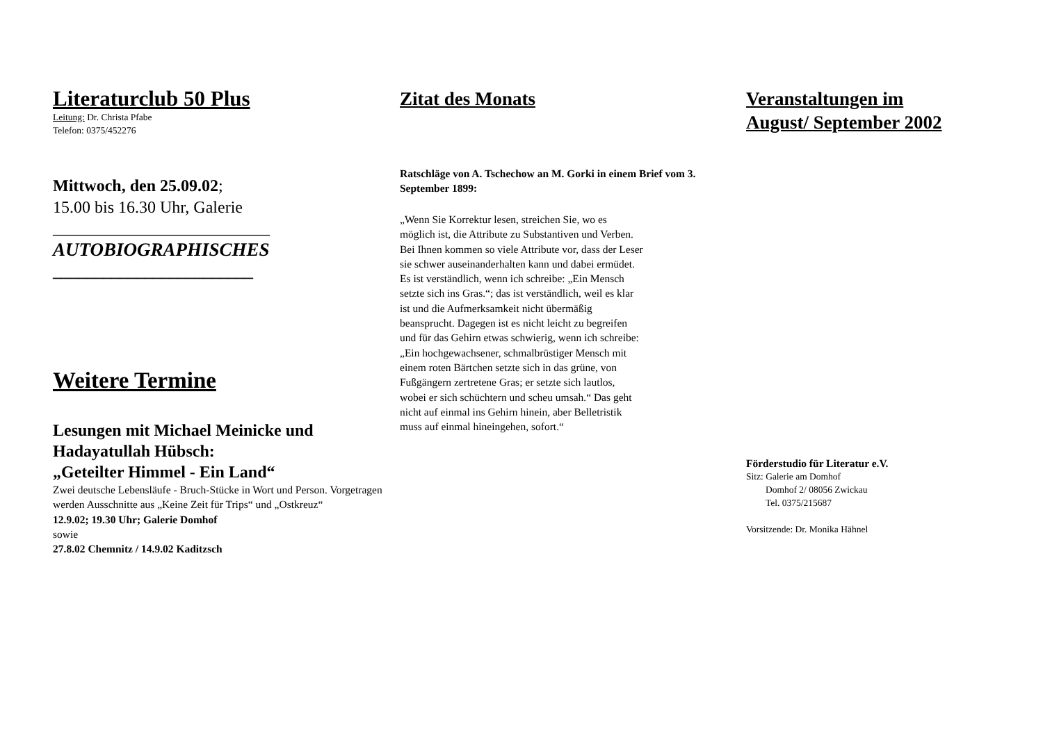Literaturclub 50 Plus
Leitung: Dr. Christa Pfabe
Telefon: 0375/452276
Mittwoch, den 25.09.02;
15.00 bis 16.30 Uhr, Galerie
__________________________
AUTOBIOGRAPHISCHES
________________________
Weitere Termine
Lesungen mit Michael Meinicke und Hadayatullah Hübsch:
„Geteilter Himmel - Ein Land“
Zwei deutsche Lebensläufe - Bruch-Stücke in Wort und Person. Vorgetragen werden Ausschnitte aus „Keine Zeit für Trips“ und „Ostkreuz“
12.9.02; 19.30 Uhr; Galerie Domhof
sowie
27.8.02 Chemnitz / 14.9.02 Kaditzsch
Zitat des Monats
Ratschläge von A. Tschechow an M. Gorki in einem Brief vom 3. September 1899:
„Wenn Sie Korrektur lesen, streichen Sie, wo es möglich ist, die Attribute zu Substantiven und Verben. Bei Ihnen kommen so viele Attribute vor, dass der Leser sie schwer auseinanderhalten kann und dabei ermüdet. Es ist verständlich, wenn ich schreibe: „Ein Mensch setzte sich ins Gras.“; das ist verständlich, weil es klar ist und die Aufmerksamkeit nicht übermäßig beansprucht. Dagegen ist es nicht leicht zu begreifen und für das Gehirn etwas schwierig, wenn ich schreibe: „Ein hochgewachsener, schmalbrüstiger Mensch mit einem roten Bärtchen setzte sich in das grüne, von Fußgängern zertretene Gras; er setzte sich lautlos, wobei er sich schüchtern und scheu umsah.“ Das geht nicht auf einmal ins Gehirn hinein, aber Belletristik muss auf einmal hineingehen, sofort.“
Veranstaltungen im
August/ September 2002
Förderstudio für Literatur e.V.
Sitz: Galerie am Domhof
Domhof 2/ 08056 Zwickau
Tel. 0375/215687
Vorsitzende: Dr. Monika Hähnel